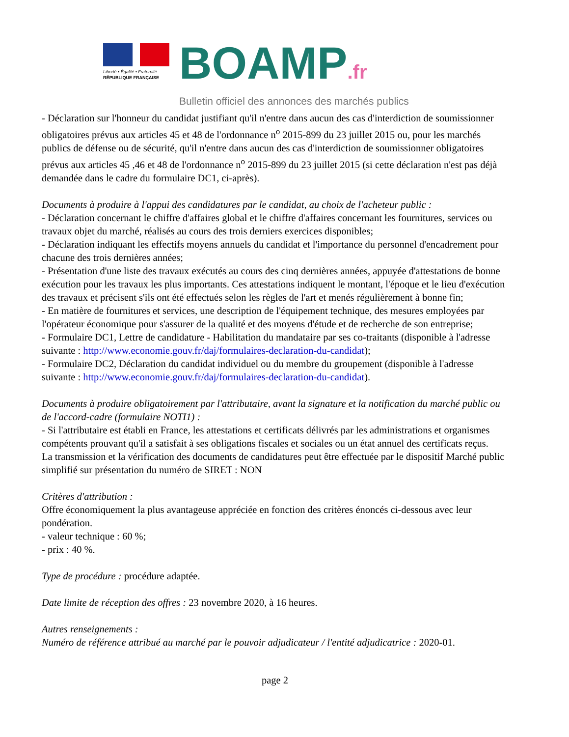Liberté • Égalité • Fraternité
RÉPUBLIQUE FRANÇAISE
BOAMP.fr
Bulletin officiel des annonces des marchés publics
- Déclaration sur l'honneur du candidat justifiant qu'il n'entre dans aucun des cas d'interdiction de soumissionner obligatoires prévus aux articles 45 et 48 de l'ordonnance n<sup>o</sup> 2015-899 du 23 juillet 2015 ou, pour les marchés publics de défense ou de sécurité, qu'il n'entre dans aucun des cas d'interdiction de soumissionner obligatoires prévus aux articles 45 ,46 et 48 de l'ordonnance n<sup>o</sup> 2015-899 du 23 juillet 2015 (si cette déclaration n'est pas déjà demandée dans le cadre du formulaire DC1, ci-après).
Documents à produire à l'appui des candidatures par le candidat, au choix de l'acheteur public :
- Déclaration concernant le chiffre d'affaires global et le chiffre d'affaires concernant les fournitures, services ou travaux objet du marché, réalisés au cours des trois derniers exercices disponibles;
- Déclaration indiquant les effectifs moyens annuels du candidat et l'importance du personnel d'encadrement pour chacune des trois dernières années;
- Présentation d'une liste des travaux exécutés au cours des cinq dernières années, appuyée d'attestations de bonne exécution pour les travaux les plus importants. Ces attestations indiquent le montant, l'époque et le lieu d'exécution des travaux et précisent s'ils ont été effectués selon les règles de l'art et menés régulièrement à bonne fin;
- En matière de fournitures et services, une description de l'équipement technique, des mesures employées par l'opérateur économique pour s'assurer de la qualité et des moyens d'étude et de recherche de son entreprise;
- Formulaire DC1, Lettre de candidature - Habilitation du mandataire par ses co-traitants (disponible à l'adresse suivante : http://www.economie.gouv.fr/daj/formulaires-declaration-du-candidat);
- Formulaire DC2, Déclaration du candidat individuel ou du membre du groupement (disponible à l'adresse suivante : http://www.economie.gouv.fr/daj/formulaires-declaration-du-candidat).
Documents à produire obligatoirement par l'attributaire, avant la signature et la notification du marché public ou de l'accord-cadre (formulaire NOTI1) :
- Si l'attributaire est établi en France, les attestations et certificats délivrés par les administrations et organismes compétents prouvant qu'il a satisfait à ses obligations fiscales et sociales ou un état annuel des certificats reçus.
La transmission et la vérification des documents de candidatures peut être effectuée par le dispositif Marché public simplifié sur présentation du numéro de SIRET : NON
Critères d'attribution :
Offre économiquement la plus avantageuse appréciée en fonction des critères énoncés ci-dessous avec leur pondération.
- valeur technique : 60 %;
- prix : 40 %.
Type de procédure : procédure adaptée.
Date limite de réception des offres : 23 novembre 2020, à 16 heures.
Autres renseignements :
Numéro de référence attribué au marché par le pouvoir adjudicateur / l'entité adjudicatrice : 2020-01.
page 2